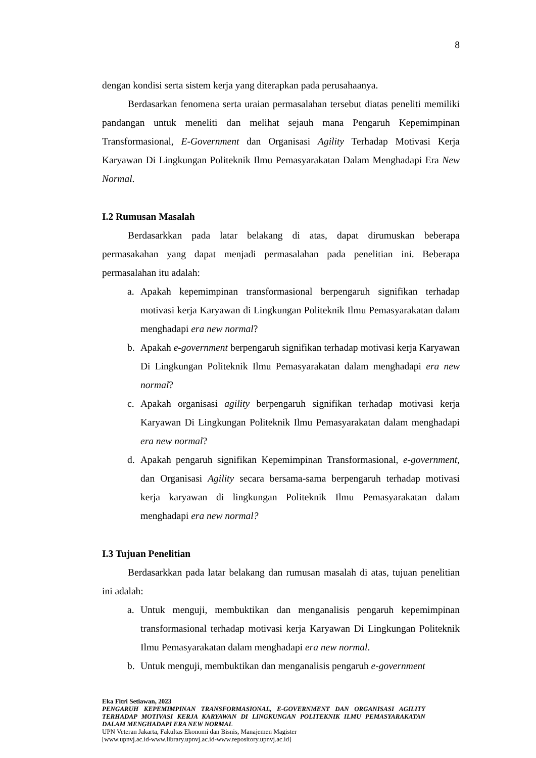8
dengan kondisi serta sistem kerja yang diterapkan pada perusahaanya.
Berdasarkan fenomena serta uraian permasalahan tersebut diatas peneliti memiliki pandangan untuk meneliti dan melihat sejauh mana Pengaruh Kepemimpinan Transformasional, E-Government dan Organisasi Agility Terhadap Motivasi Kerja Karyawan Di Lingkungan Politeknik Ilmu Pemasyarakatan Dalam Menghadapi Era New Normal.
I.2 Rumusan Masalah
Berdasarkkan pada latar belakang di atas, dapat dirumuskan beberapa permasakahan yang dapat menjadi permasalahan pada penelitian ini. Beberapa permasalahan itu adalah:
a. Apakah kepemimpinan transformasional berpengaruh signifikan terhadap motivasi kerja Karyawan di Lingkungan Politeknik Ilmu Pemasyarakatan dalam menghadapi era new normal?
b. Apakah e-government berpengaruh signifikan terhadap motivasi kerja Karyawan Di Lingkungan Politeknik Ilmu Pemasyarakatan dalam menghadapi era new normal?
c. Apakah organisasi agility berpengaruh signifikan terhadap motivasi kerja Karyawan Di Lingkungan Politeknik Ilmu Pemasyarakatan dalam menghadapi era new normal?
d. Apakah pengaruh signifikan Kepemimpinan Transformasional, e-government, dan Organisasi Agility secara bersama-sama berpengaruh terhadap motivasi kerja karyawan di lingkungan Politeknik Ilmu Pemasyarakatan dalam menghadapi era new normal?
I.3 Tujuan Penelitian
Berdasarkkan pada latar belakang dan rumusan masalah di atas, tujuan penelitian ini adalah:
a. Untuk menguji, membuktikan dan menganalisis pengaruh kepemimpinan transformasional terhadap motivasi kerja Karyawan Di Lingkungan Politeknik Ilmu Pemasyarakatan dalam menghadapi era new normal.
b. Untuk menguji, membuktikan dan menganalisis pengaruh e-government
Eka Fitri Setiawan, 2023
PENGARUH KEPEMIMPINAN TRANSFORMASIONAL, E-GOVERNMENT DAN ORGANISASI AGILITY TERHADAP MOTIVASI KERJA KARYAWAN DI LINGKUNGAN POLITEKNIK ILMU PEMASYARAKATAN DALAM MENGHADAPI ERA NEW NORMAL
UPN Veteran Jakarta, Fakultas Ekonomi dan Bisnis, Manajemen Magister
[www.upnvj.ac.id-www.library.upnvj.ac.id-www.repository.upnvj.ac.id]